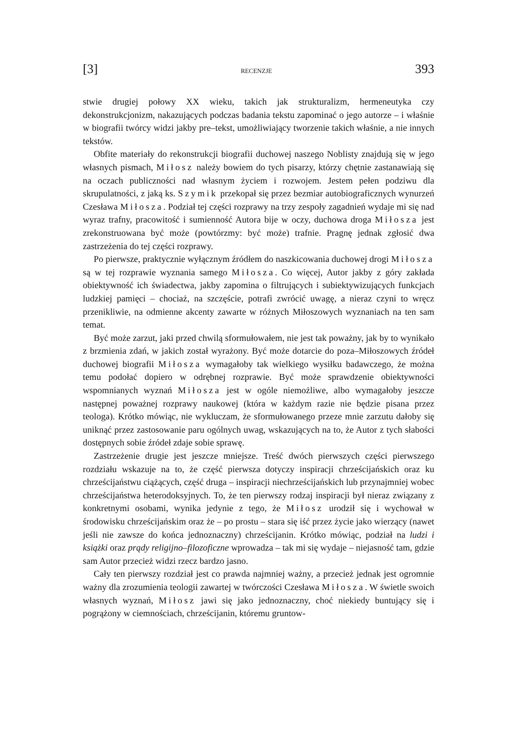[3] RECENZJE 393
stwie drugiej połowy XX wieku, takich jak strukturalizm, hermeneutyka czy dekonstrukcjonizm, nakazujących podczas badania tekstu zapominać o jego autorze – i właśnie w biografii twórcy widzi jakby pre–tekst, umożliwiający tworzenie takich właśnie, a nie innych tekstów.
Obfite materiały do rekonstrukcji biografii duchowej naszego Noblisty znajdują się w jego własnych pismach, Miłosz należy bowiem do tych pisarzy, którzy chętnie zastanawiają się na oczach publiczności nad własnym życiem i rozwojem. Jestem pełen podziwu dla skrupulatności, z jaką ks. Szymik przekopał się przez bezmiar autobiograficznych wynurzeń Czesława Miłosza. Podział tej części rozprawy na trzy zespoły zagadnień wydaje mi się nad wyraz trafny, pracowitość i sumienność Autora bije w oczy, duchowa droga Miłosza jest zrekonstruowana być może (powtórzmy: być może) trafnie. Pragnę jednak zgłosić dwa zastrzeżenia do tej części rozprawy.
Po pierwsze, praktycznie wyłącznym źródłem do naszkicowania duchowej drogi Miłosza są w tej rozprawie wyznania samego Miłosza. Co więcej, Autor jakby z góry zakłada obiektywność ich świadectwa, jakby zapomina o filtrujących i subiektywizujących funkcjach ludzkiej pamięci – chociaż, na szczęście, potrafi zwrócić uwagę, a nieraz czyni to wręcz przenikliwie, na odmienne akcenty zawarte w różnych Miłoszowych wyznaniach na ten sam temat.
Być może zarzut, jaki przed chwilą sformułowałem, nie jest tak poważny, jak by to wynikało z brzmienia zdań, w jakich został wyrażony. Być może dotarcie do poza–Miłoszowych źródeł duchowej biografii Miłosza wymagałoby tak wielkiego wysiłku badawczego, że można temu podołać dopiero w odrębnej rozprawie. Być może sprawdzenie obiektywności wspomnianych wyznań Miłosza jest w ogóle niemożliwe, albo wymagałoby jeszcze następnej poważnej rozprawy naukowej (która w każdym razie nie będzie pisana przez teologa). Krótko mówiąc, nie wykluczam, że sformułowanego przeze mnie zarzutu dałoby się uniknąć przez zastosowanie paru ogólnych uwag, wskazujących na to, że Autor z tych słabości dostępnych sobie źródeł zdaje sobie sprawę.
Zastrzeżenie drugie jest jeszcze mniejsze. Treść dwóch pierwszych części pierwszego rozdziału wskazuje na to, że część pierwsza dotyczy inspiracji chrześcijańskich oraz ku chrześcijaństwu ciążących, część druga – inspiracji niechrześcijańskich lub przynajmniej wobec chrześcijaństwa heterodoksyjnych. To, że ten pierwszy rodzaj inspiracji był nieraz związany z konkretnymi osobami, wynika jedynie z tego, że Miłosz urodził się i wychował w środowisku chrześcijańskim oraz że – po prostu – stara się iść przez życie jako wierzący (nawet jeśli nie zawsze do końca jednoznaczny) chrześcijanin. Krótko mówiąc, podział na ludzi i książki oraz prądy religijno–filozoficzne wprowadza – tak mi się wydaje – niejasność tam, gdzie sam Autor przecież widzi rzecz bardzo jasno.
Cały ten pierwszy rozdział jest co prawda najmniej ważny, a przecież jednak jest ogromnie ważny dla zrozumienia teologii zawartej w twórczości Czesława Miłosza. W świetle swoich własnych wyznań, Miłosz jawi się jako jednoznaczny, choć niekiedy buntujący się i pogrążony w ciemnościach, chrześcijanin, któremu gruntow-